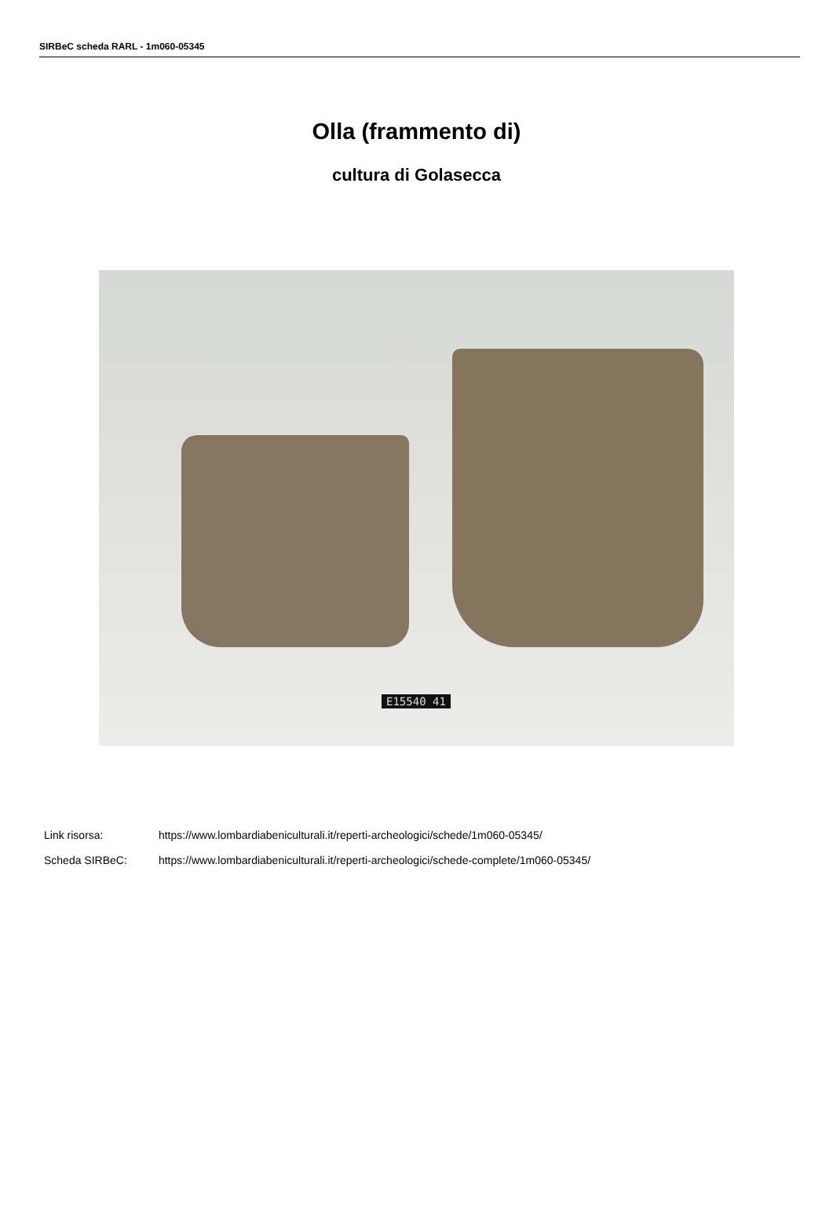SIRBeC scheda RARL - 1m060-05345
Olla (frammento di)
cultura di Golasecca
E15540 41
Link risorsa: https://www.lombardiabeniculturali.it/reperti-archeologici/schede/1m060-05345/
Scheda SIRBeC: https://www.lombardiabeniculturali.it/reperti-archeologici/schede-complete/1m060-05345/